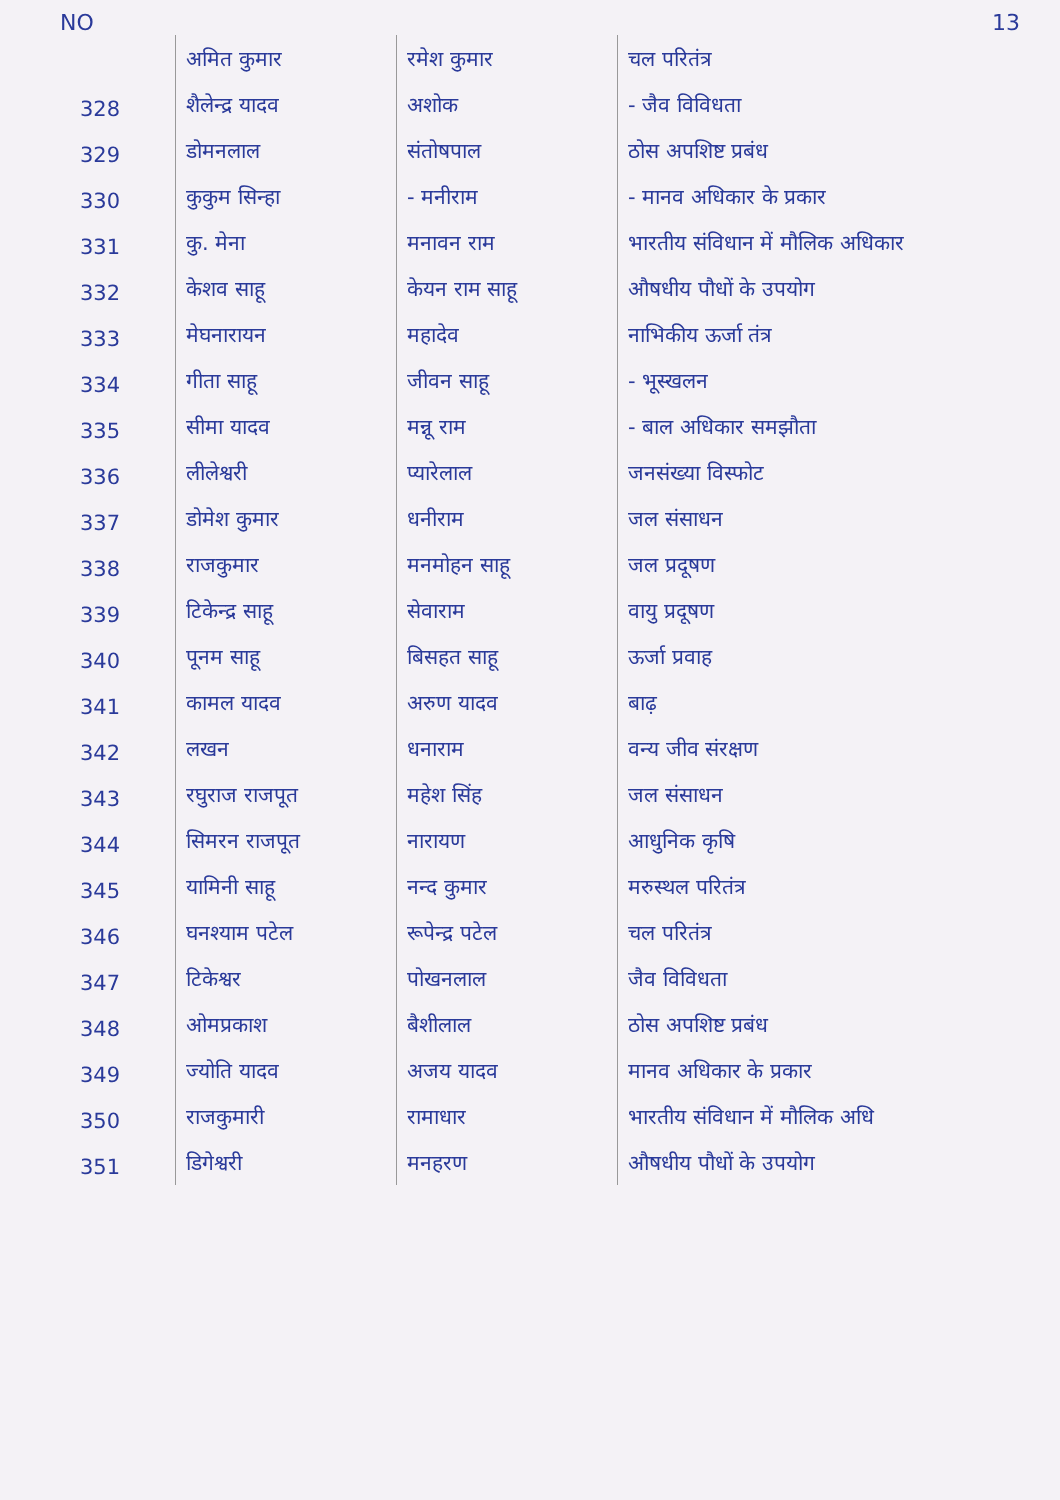NO 13
| | अमित कुमार | रमेश कुमार | चल परितंत्र |
| 328 | शैलेन्द्र यादव | अशोक | - जैव विविधता |
| 329 | डोमनलाल | संतोषपाल | ठोस अपशिष्ट प्रबंध |
| 330 | कुकुम सिन्हा | - मनीराम | - मानव अधिकार के प्रकार |
| 331 | कु. मेना | मनावन राम | भारतीय संविधान में मौलिक अधिकार |
| 332 | केशव साहू | केयन राम साहू | औषधीय पौधों के उपयोग |
| 333 | मेघनारायन | महादेव | नाभिकीय ऊर्जा तंत्र |
| 334 | गीता साहू | जीवन साहू | - भूस्खलन |
| 335 | सीमा यादव | मन्नू राम | - बाल अधिकार समझौता |
| 336 | लीलेश्वरी | प्यारेलाल | जनसंख्या विस्फोट |
| 337 | डोमेश कुमार | धनीराम | जल संसाधन |
| 338 | राजकुमार | मनमोहन साहू | जल प्रदूषण |
| 339 | टिकेन्द्र साहू | सेवाराम | वायु प्रदूषण |
| 340 | पूनम साहू | बिसहत साहू | ऊर्जा प्रवाह |
| 341 | कामल यादव | अरुण यादव | बाढ़ |
| 342 | लखन | धनाराम | वन्य जीव संरक्षण |
| 343 | रघुराज राजपूत | महेश सिंह | जल संसाधन |
| 344 | सिमरन राजपूत | नारायण | आधुनिक कृषि |
| 345 | यामिनी साहू | नन्द कुमार | मरुस्थल परितंत्र |
| 346 | घनश्याम पटेल | रूपेन्द्र पटेल | चल परितंत्र |
| 347 | टिकेश्वर | पोखनलाल | जैव विविधता |
| 348 | ओमप्रकाश | बैशीलाल | ठोस अपशिष्ट प्रबंध |
| 349 | ज्योति यादव | अजय यादव | मानव अधिकार के प्रकार |
| 350 | राजकुमारी | रामाधार | भारतीय संविधान में मौलिक अधि |
| 351 | डिगेश्वरी | मनहरण | औषधीय पौधों के उपयोग |